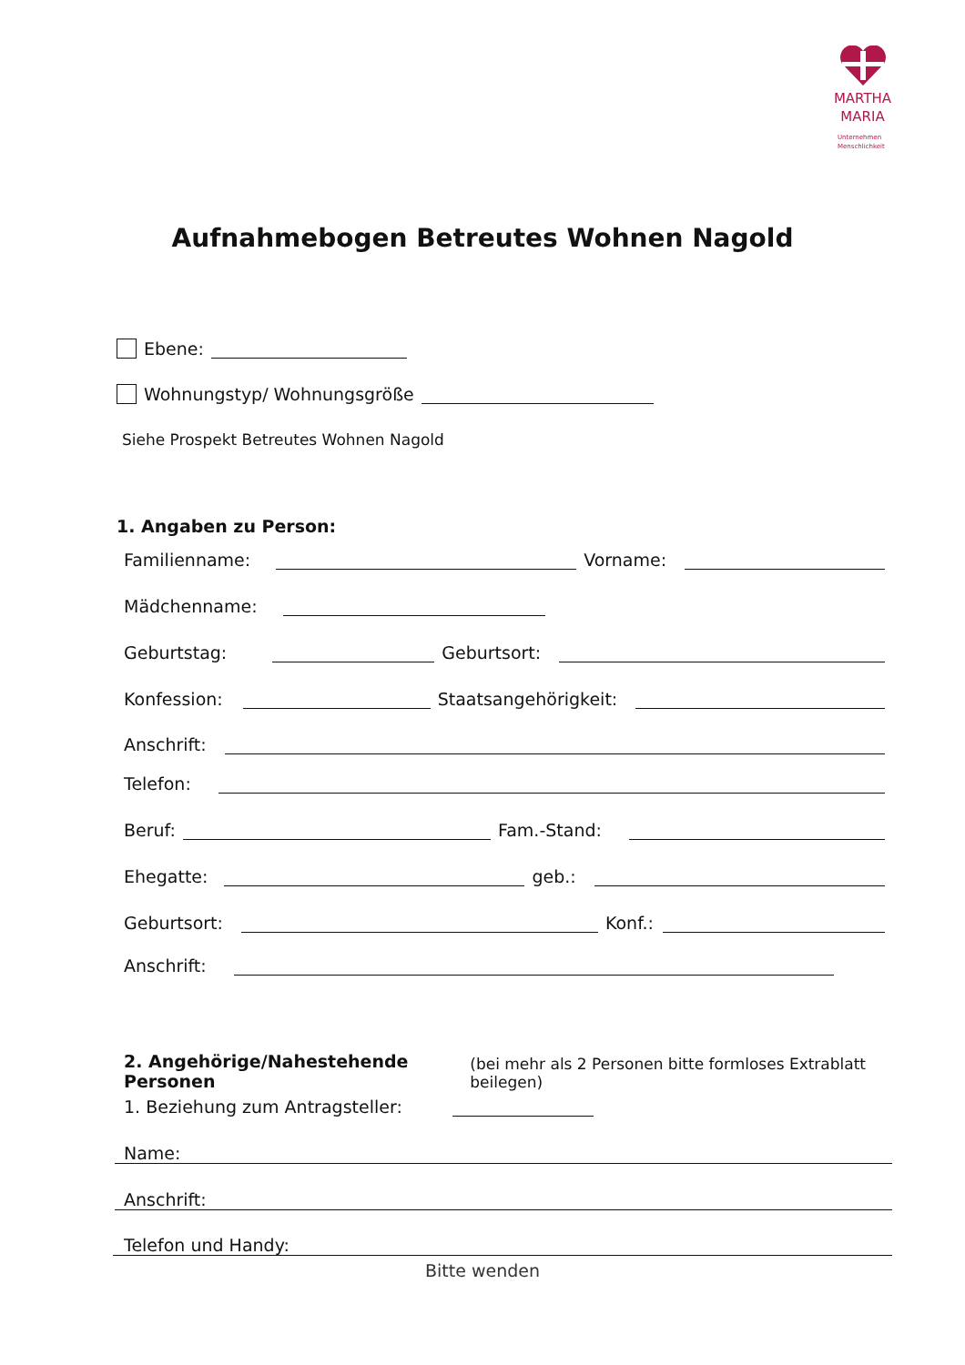MARTHA
MARIA
Unternehmen
Menschlichkeit
Aufnahmebogen Betreutes Wohnen Nagold
Ebene:
Wohnungstyp/ Wohnungsgröße
Siehe Prospekt Betreutes Wohnen Nagold
1. Angaben zu Person:
Familienname: Vorname:
Mädchenname:
Geburtstag: Geburtsort:
Konfession: Staatsangehörigkeit:
Anschrift:
Telefon:
Beruf: Fam.-Stand:
Ehegatte: geb.:
Geburtsort: Konf.:
Anschrift:
2. Angehörige/Nahestehende Personen (bei mehr als 2 Personen bitte formloses Extrablatt beilegen)
1. Beziehung zum Antragsteller:
Name:
Anschrift:
Telefon und Handy:
Bitte wenden